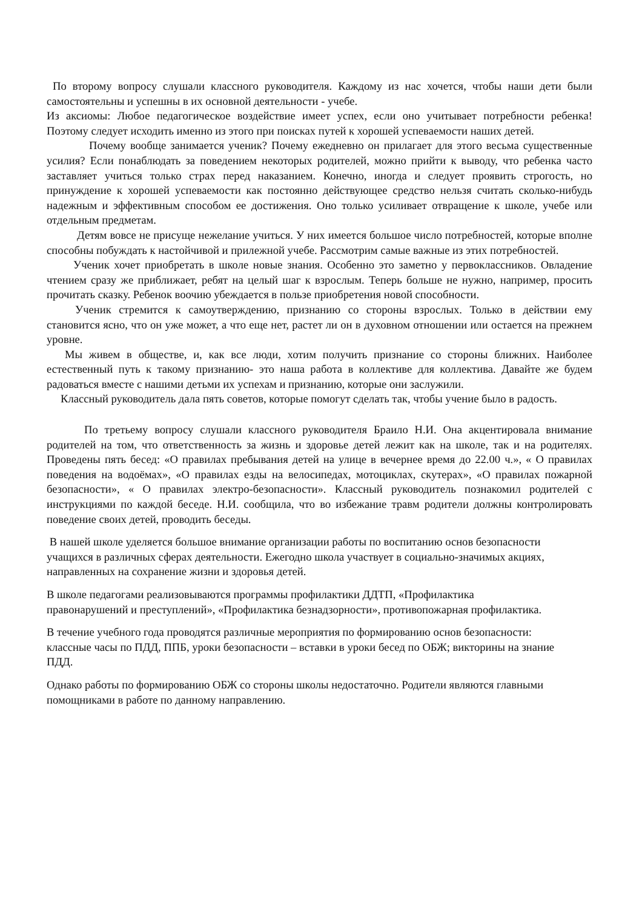По второму вопросу слушали классного руководителя. Каждому из нас хочется, чтобы наши дети были самостоятельны и успешны в их основной деятельности - учебе.
Из аксиомы: Любое педагогическое воздействие имеет успех, если оно учитывает потребности ребенка! Поэтому следует исходить именно из этого при поисках путей к хорошей успеваемости наших детей.
Почему вообще занимается ученик? Почему ежедневно он прилагает для этого весьма существенные усилия? Если понаблюдать за поведением некоторых родителей, можно прийти к выводу, что ребенка часто заставляет учиться только страх перед наказанием. Конечно, иногда и следует проявить строгость, но принуждение к хорошей успеваемости как постоянно действующее средство нельзя считать сколько-нибудь надежным и эффективным способом ее достижения. Оно только усиливает отвращение к школе, учебе или отдельным предметам.
Детям вовсе не присуще нежелание учиться. У них имеется большое число потребностей, которые вполне способны побуждать к настойчивой и прилежной учебе. Рассмотрим самые важные из этих потребностей.
Ученик хочет приобретать в школе новые знания. Особенно это заметно у первоклассников. Овладение чтением сразу же приближает, ребят на целый шаг к взрослым. Теперь больше не нужно, например, просить прочитать сказку. Ребенок воочию убеждается в пользе приобретения новой способности.
Ученик стремится к самоутверждению, признанию со стороны взрослых. Только в действии ему становится ясно, что он уже может, а что еще нет, растет ли он в духовном отношении или остается на прежнем уровне.
Мы живем в обществе, и, как все люди, хотим получить признание со стороны ближних. Наиболее естественный путь к такому признанию- это наша работа в коллективе для коллектива. Давайте же будем радоваться вместе с нашими детьми их успехам и признанию, которые они заслужили.
Классный руководитель дала пять советов, которые помогут сделать так, чтобы учение было в радость.
По третьему вопросу слушали классного руководителя Браило Н.И. Она акцентировала внимание родителей на том, что ответственность за жизнь и здоровье детей лежит как на школе, так и на родителях. Проведены пять бесед: «О правилах пребывания детей на улице в вечернее время до 22.00 ч.», « О правилах поведения на водоёмах», «О правилах езды на велосипедах, мотоциклах, скутерах», «О правилах пожарной безопасности», « О правилах электро-безопасности». Классный руководитель познакомил родителей с инструкциями по каждой беседе. Н.И. сообщила, что во избежание травм родители должны контролировать поведение своих детей, проводить беседы.
В нашей школе уделяется большое внимание организации работы по воспитанию основ безопасности учащихся в различных сферах деятельности. Ежегодно школа участвует в социально-значимых акциях, направленных на сохранение жизни и здоровья детей.
В школе педагогами реализовываются программы профилактики ДДТП, «Профилактика правонарушений и преступлений», «Профилактика безнадзорности», противопожарная профилактика.
В течение учебного года проводятся различные мероприятия по формированию основ безопасности: классные часы по ПДД, ППБ, уроки безопасности – вставки в уроки бесед по ОБЖ; викторины на знание ПДД.
Однако работы по формированию ОБЖ со стороны школы недостаточно. Родители являются главными помощниками в работе по данному направлению.